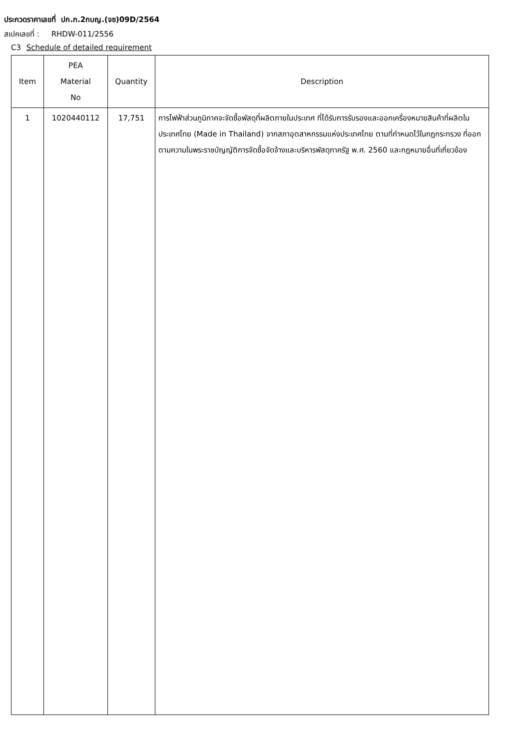ประกวดราคาเลขที่ ปก.ก.2กบญ.(จซ)09D/2564
สเปคเลขที่ : RHDW-011/2556
C3 Schedule of detailed requirement
| Item | PEA Material No | Quantity | Description |
| --- | --- | --- | --- |
| 1 | 1020440112 | 17,751 | การไฟฟ้าส่วนภูมิภาคจะจัดซื้อพัสดุที่ผลิตภายในประเทศ ที่ได้รับการรับรองและออกเครื่องหมายสินค้าที่ผลิตในประเทศไทย (Made in Thailand) จากสภาอุตสาหกรรมแห่งประเทศไทย ตามที่กำหนดไว้ในกฎกระทรวง ที่ออกตามความในพระราชบัญญัติการจัดซื้อจัดจ้างและบริหารพัสดุภาครัฐ พ.ศ. 2560 และกฎหมายอื่นที่เกี่ยวข้อง |